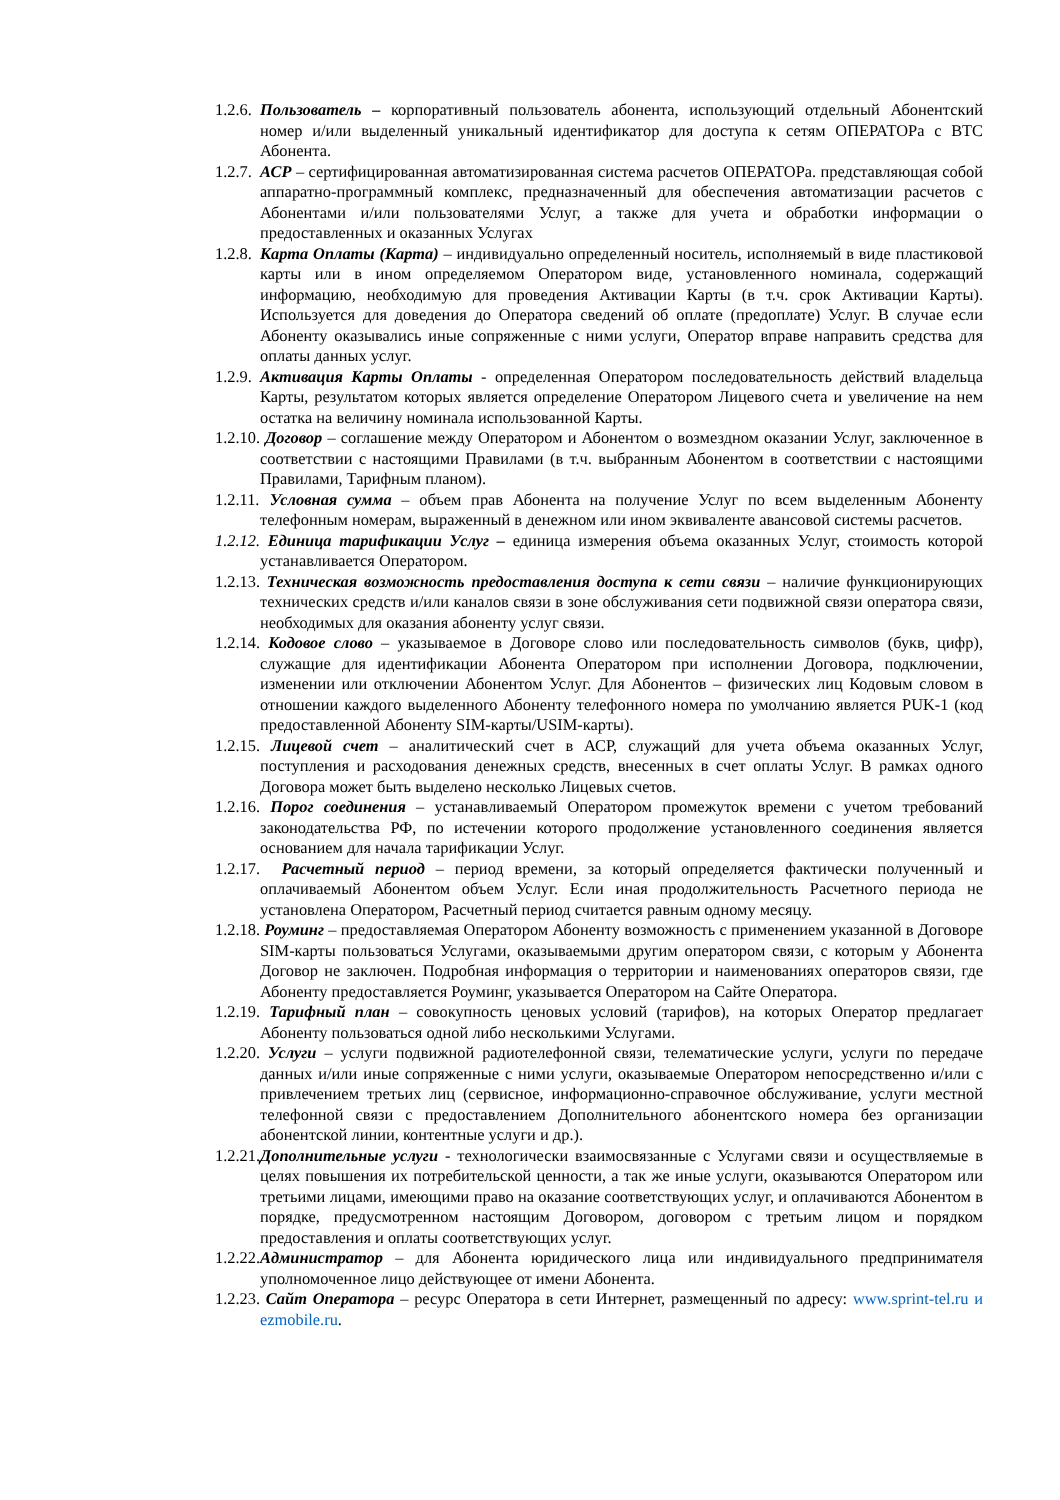1.2.6. Пользователь – корпоративный пользователь абонента, использующий отдельный Абонентский номер и/или выделенный уникальный идентификатор для доступа к сетям ОПЕРАТОРа с ВТС Абонента.
1.2.7. АСР – сертифицированная автоматизированная система расчетов ОПЕРАТОРа. представляющая собой аппаратно-программный комплекс, предназначенный для обеспечения автоматизации расчетов с Абонентами и/или пользователями Услуг, а также для учета и обработки информации о предоставленных и оказанных Услугах
1.2.8. Карта Оплаты (Карта) – индивидуально определенный носитель, исполняемый в виде пластиковой карты или в ином определяемом Оператором виде, установленного номинала, содержащий информацию, необходимую для проведения Активации Карты (в т.ч. срок Активации Карты). Используется для доведения до Оператора сведений об оплате (предоплате) Услуг. В случае если Абоненту оказывались иные сопряженные с ними услуги, Оператор вправе направить средства для оплаты данных услуг.
1.2.9. Активация Карты Оплаты - определенная Оператором последовательность действий владельца Карты, результатом которых является определение Оператором Лицевого счета и увеличение на нем остатка на величину номинала использованной Карты.
1.2.10. Договор – соглашение между Оператором и Абонентом о возмездном оказании Услуг, заключенное в соответствии с настоящими Правилами (в т.ч. выбранным Абонентом в соответствии с настоящими Правилами, Тарифным планом).
1.2.11. Условная сумма – объем прав Абонента на получение Услуг по всем выделенным Абоненту телефонным номерам, выраженный в денежном или ином эквиваленте авансовой системы расчетов.
1.2.12. Единица тарификации Услуг – единица измерения объема оказанных Услуг, стоимость которой устанавливается Оператором.
1.2.13. Техническая возможность предоставления доступа к сети связи – наличие функционирующих технических средств и/или каналов связи в зоне обслуживания сети подвижной связи оператора связи, необходимых для оказания абоненту услуг связи.
1.2.14. Кодовое слово – указываемое в Договоре слово или последовательность символов (букв, цифр), служащие для идентификации Абонента Оператором при исполнении Договора, подключении, изменении или отключении Абонентом Услуг. Для Абонентов – физических лиц Кодовым словом в отношении каждого выделенного Абоненту телефонного номера по умолчанию является PUK-1 (код предоставленной Абоненту SIM-карты/USIM-карты).
1.2.15. Лицевой счет – аналитический счет в АСР, служащий для учета объема оказанных Услуг, поступления и расходования денежных средств, внесенных в счет оплаты Услуг. В рамках одного Договора может быть выделено несколько Лицевых счетов.
1.2.16. Порог соединения – устанавливаемый Оператором промежуток времени с учетом требований законодательства РФ, по истечении которого продолжение установленного соединения является основанием для начала тарификации Услуг.
1.2.17. Расчетный период – период времени, за который определяется фактически полученный и оплачиваемый Абонентом объем Услуг. Если иная продолжительность Расчетного периода не установлена Оператором, Расчетный период считается равным одному месяцу.
1.2.18. Роуминг – предоставляемая Оператором Абоненту возможность с применением указанной в Договоре SIM-карты пользоваться Услугами, оказываемыми другим оператором связи, с которым у Абонента Договор не заключен. Подробная информация о территории и наименованиях операторов связи, где Абоненту предоставляется Роуминг, указывается Оператором на Сайте Оператора.
1.2.19. Тарифный план – совокупность ценовых условий (тарифов), на которых Оператор предлагает Абоненту пользоваться одной либо несколькими Услугами.
1.2.20. Услуги – услуги подвижной радиотелефонной связи, телематические услуги, услуги по передаче данных и/или иные сопряженные с ними услуги, оказываемые Оператором непосредственно и/или с привлечением третьих лиц (сервисное, информационно-справочное обслуживание, услуги местной телефонной связи с предоставлением Дополнительного абонентского номера без организации абонентской линии, контентные услуги и др.).
1.2.21. Дополнительные услуги - технологически взаимосвязанные с Услугами связи и осуществляемые в целях повышения их потребительской ценности, а так же иные услуги, оказываются Оператором или третьими лицами, имеющими право на оказание соответствующих услуг, и оплачиваются Абонентом в порядке, предусмотренном настоящим Договором, договором с третьим лицом и порядком предоставления и оплаты соответствующих услуг.
1.2.22. Администратор – для Абонента юридического лица или индивидуального предпринимателя уполномоченное лицо действующее от имени Абонента.
1.2.23. Сайт Оператора – ресурс Оператора в сети Интернет, размещенный по адресу: www.sprint-tel.ru и ezmobile.ru.